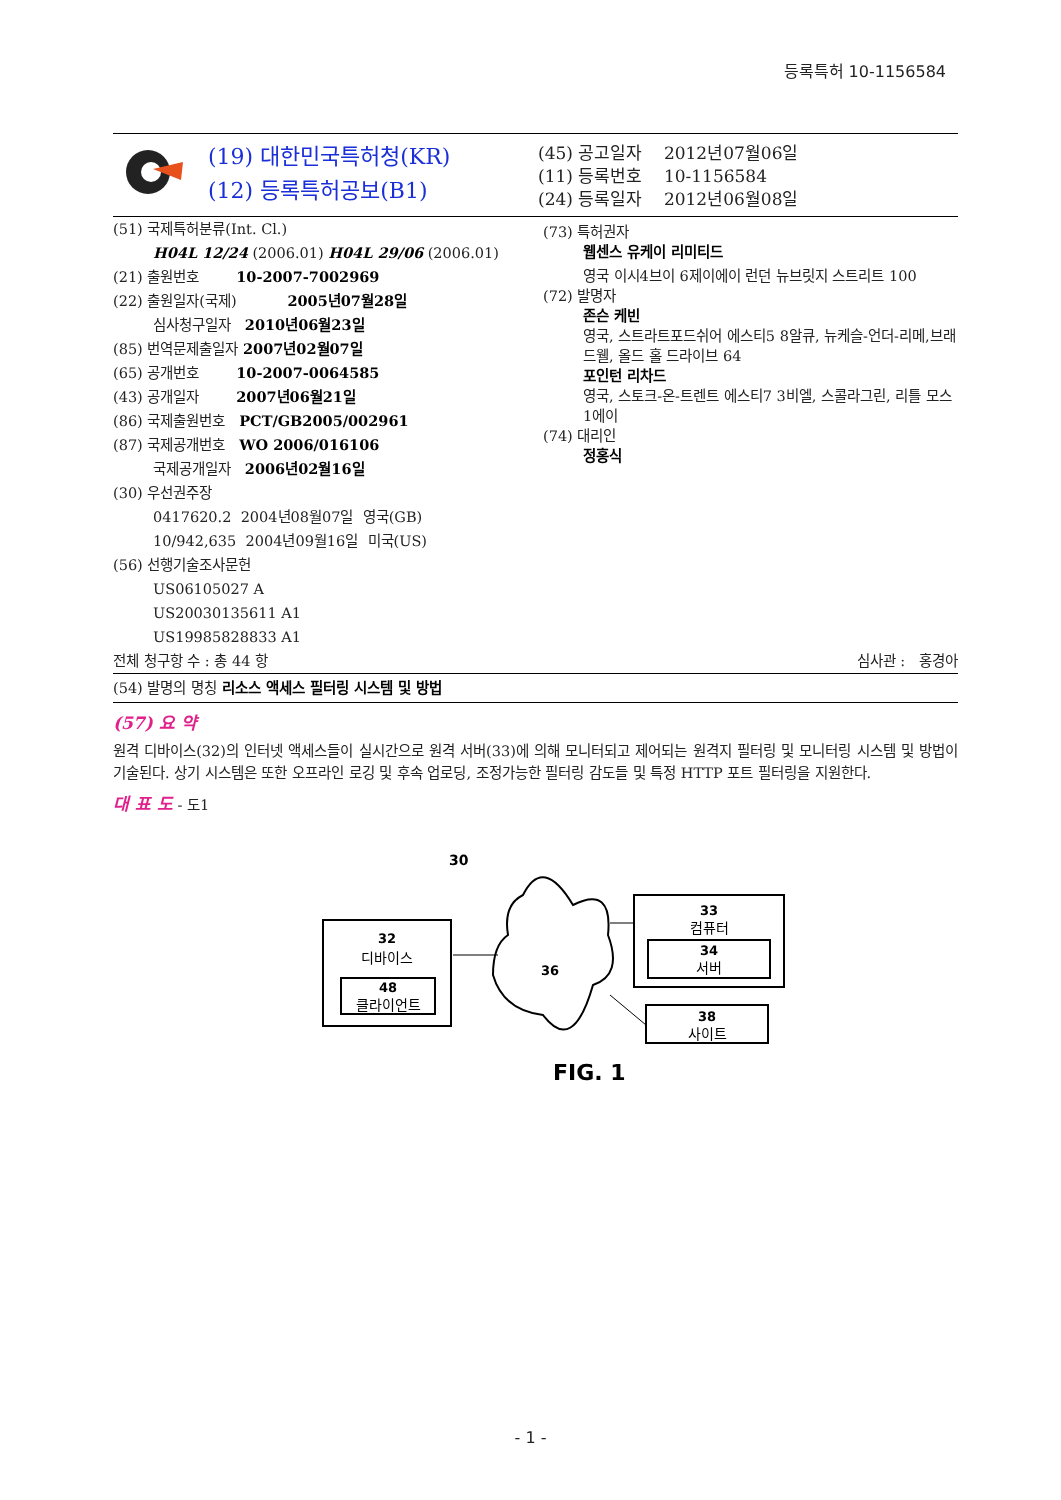등록특허 10-1156584
(19) 대한민국특허청(KR)
(12) 등록특허공보(B1)
(45) 공고일자 2012년07월06일
(11) 등록번호 10-1156584
(24) 등록일자 2012년06월08일
(51) 국제특허분류(Int. Cl.)
H04L 12/24 (2006.01) H04L 29/06 (2006.01)
(21) 출원번호 10-2007-7002969
(22) 출원일자(국제) 2005년07월28일
심사청구일자 2010년06월23일
(85) 번역문제출일자 2007년02월07일
(65) 공개번호 10-2007-0064585
(43) 공개일자 2007년06월21일
(86) 국제출원번호 PCT/GB2005/002961
(87) 국제공개번호 WO 2006/016106
국제공개일자 2006년02월16일
(30) 우선권주장
0417620.2 2004년08월07일 영국(GB)
10/942,635 2004년09월16일 미국(US)
(56) 선행기술조사문헌
US06105027 A
US20030135611 A1
US19985828833 A1
(73) 특허권자
웹센스 유케이 리미티드
영국 이시4브이 6제이에이 런던 뉴브릿지 스트리트 100
(72) 발명자
존슨 케빈
영국, 스트라트포드쉬어 에스티5 8알큐, 뉴케슬-언더-리메,브래드웰, 올드 홀 드라이브 64
포인턴 리차드
영국, 스토크-온-트렌트 에스티7 3비엘, 스콜라그린, 리틀 모스1에이
(74) 대리인
정홍식
전체 청구항 수 : 총 44 항 심사관 : 홍경아
(54) 발명의 명칭 리소스 액세스 필터링 시스템 및 방법
(57) 요 약
원격 디바이스(32)의 인터넷 액세스들이 실시간으로 원격 서버(33)에 의해 모니터되고 제어되는 원격지 필터링 및 모니터링 시스템 및 방법이 기술된다. 상기 시스템은 또한 오프라인 로깅 및 후속 업로딩, 조정가능한 필터링 감도들 및 특정 HTTP 포트 필터링을 지원한다.
대 표 도 - 도1
30
32
디바이스
48
클라이언트
36
33
컴퓨터
34
서버
38
사이트
FIG. 1
- 1 -